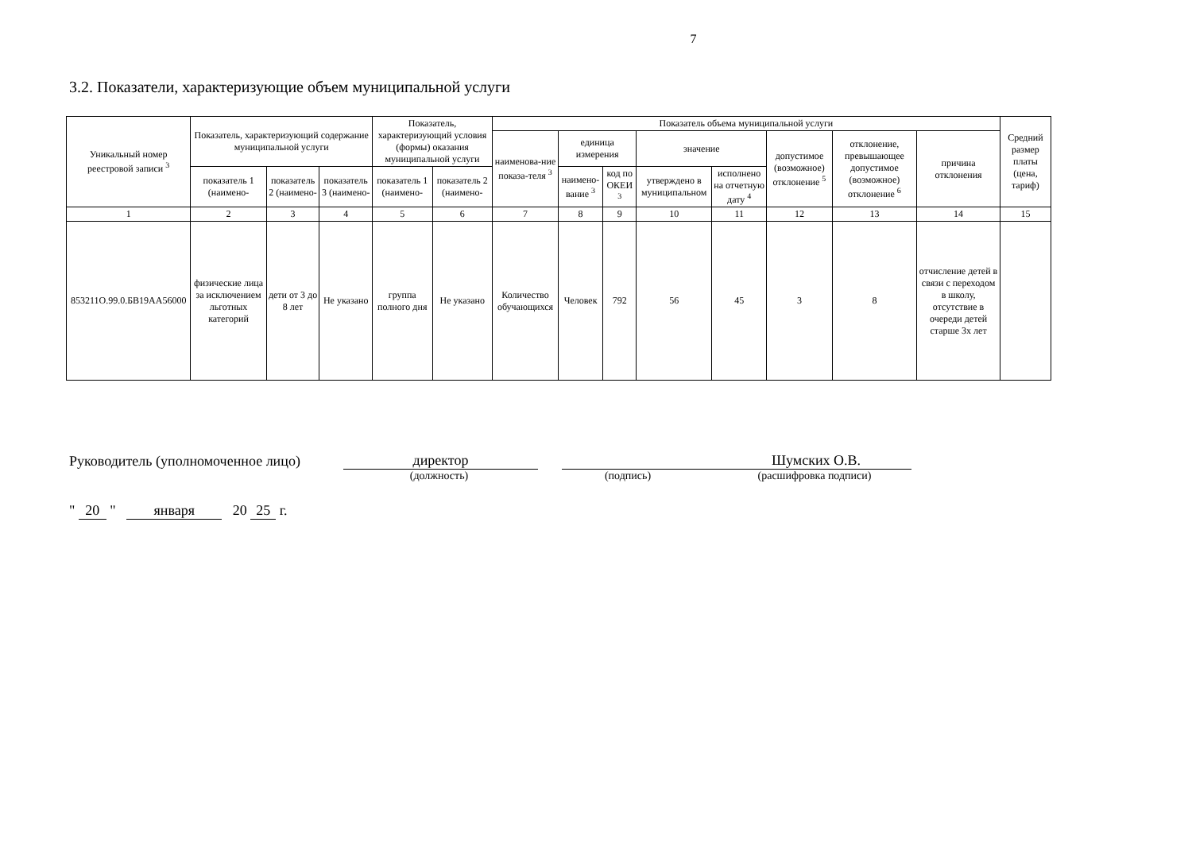7
3.2. Показатели, характеризующие объем муниципальной услуги
| Уникальный номер реестровой записи <sup>3</sup> | Показатель, характеризующий содержание муниципальной услуги | | | Показатель, характеризующий условия (формы) оказания муниципальной услуги | | Показатель объема муниципальной услуги | | | | | | | | Средний размер платы (цена, тариф) |
| --- | --- | --- | --- | --- | --- | --- | --- | --- | --- | --- | --- | --- | --- | --- |
| | | | | | | наименова-ние показа-теля <sup>3</sup> | единица измерения | | значение | | допустимое (возможное) отклонение <sup>5</sup> | отклонение, превышающее допустимое (возможное) отклонение <sup>6</sup> | причина отклонения | |
| | показатель 1 (наимено- | показатель 2 (наимено- | показатель 3 (наимено- | показатель 1 (наимено- | показатель 2 (наимено- | | наимено-вание <sup>3</sup> | код по ОКЕИ <sup>3</sup> | утверждено в муниципальном | исполнено на отчетную дату <sup>4</sup> | | | | |
| 1 | 2 | 3 | 4 | 5 | 6 | 7 | 8 | 9 | 10 | 11 | 12 | 13 | 14 | 15 |
| 853211О.99.0.БВ19АА56000 | физические лица за исключением льготных категорий | дети от 3 до 8 лет | Не указано | группа полного дня | Не указано | Количество обучающихся | Человек | 792 | 56 | 45 | 3 | 8 | отчисление детей в связи с переходом в школу, отсутствие в очереди детей старше 3х лет | |
Руководитель (уполномоченное лицо) директор Шумских О.В.
(должность) (подпись) (расшифровка подписи)
" 20 " января 20 25 г.